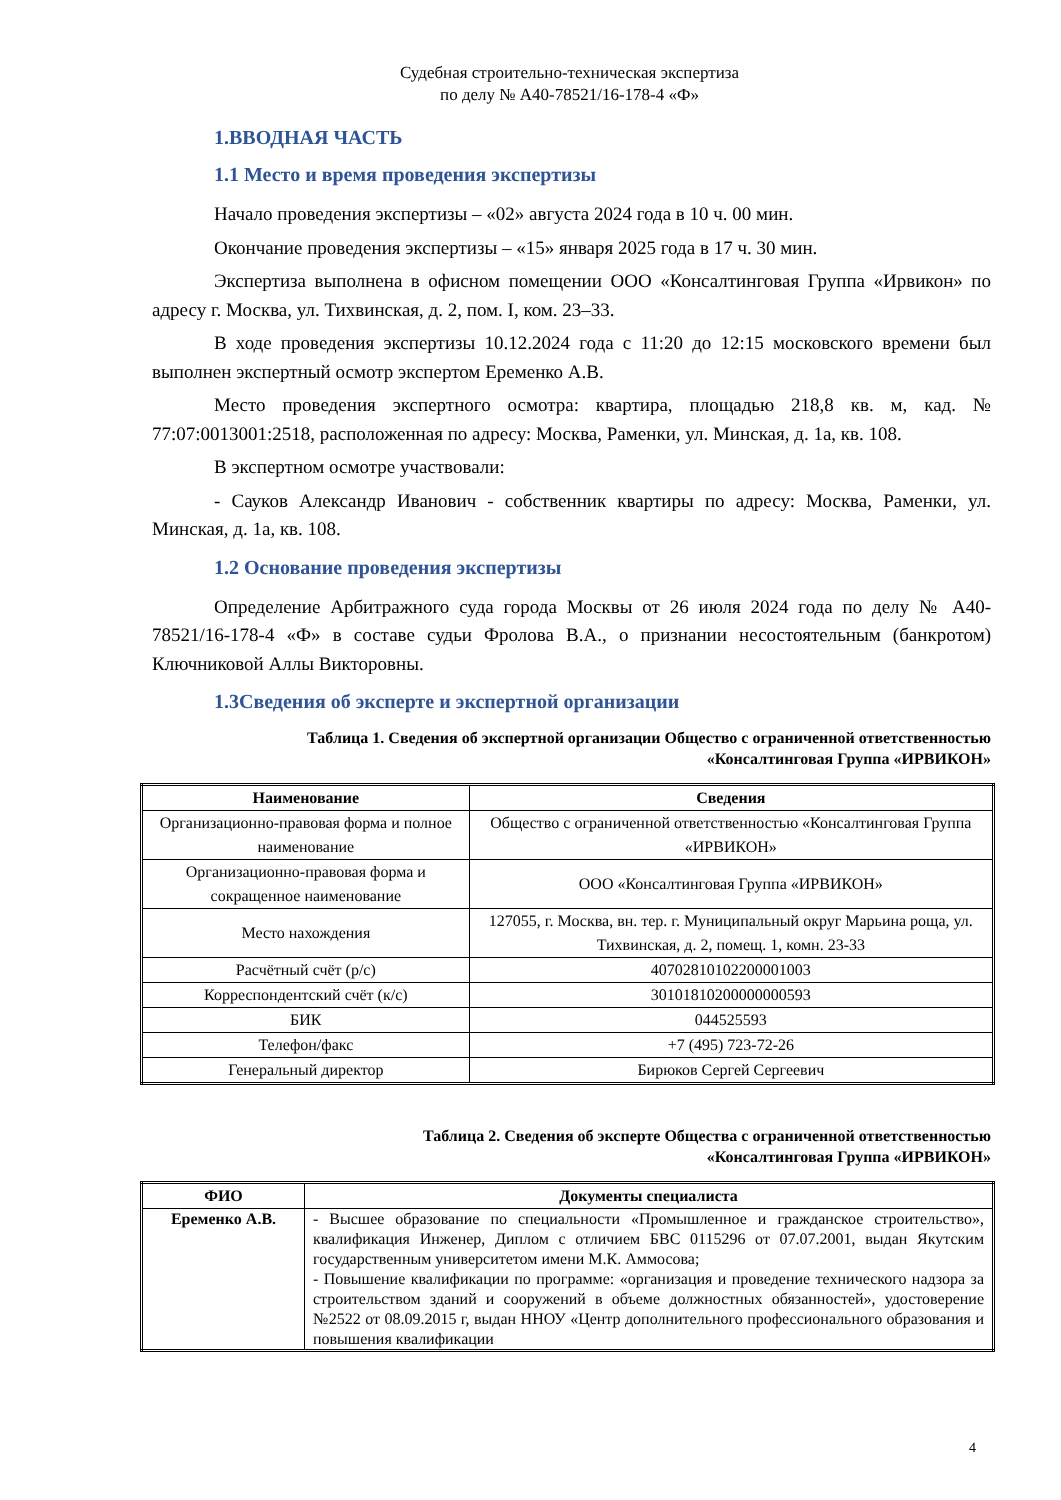Судебная строительно-техническая экспертиза
по делу № А40-78521/16-178-4 «Ф»
1.ВВОДНАЯ ЧАСТЬ
1.1 Место и время проведения экспертизы
Начало проведения экспертизы – «02» августа 2024 года в 10 ч. 00 мин.
Окончание проведения экспертизы – «15» января 2025 года в 17 ч. 30 мин.
Экспертиза выполнена в офисном помещении ООО «Консалтинговая Группа «Ирвикон» по адресу г. Москва, ул. Тихвинская, д. 2, пом. I, ком. 23–33.
В ходе проведения экспертизы 10.12.2024 года с 11:20 до 12:15 московского времени был выполнен экспертный осмотр экспертом Еременко А.В.
Место проведения экспертного осмотра: квартира, площадью 218,8 кв. м, кад. № 77:07:0013001:2518, расположенная по адресу: Москва, Раменки, ул. Минская, д. 1а, кв. 108.
В экспертном осмотре участвовали:
- Сауков Александр Иванович - собственник квартиры по адресу: Москва, Раменки, ул. Минская, д. 1а, кв. 108.
1.2 Основание проведения экспертизы
Определение Арбитражного суда города Москвы от 26 июля 2024 года по делу № А40-78521/16-178-4 «Ф» в составе судьи Фролова В.А., о признании несостоятельным (банкротом) Ключниковой Аллы Викторовны.
1.3Сведения об эксперте и экспертной организации
Таблица 1. Сведения об экспертной организации Общество с ограниченной ответственностью
«Консалтинговая Группа «ИРВИКОН»
| Наименование | Сведения |
| --- | --- |
| Организационно-правовая форма и полное наименование | Общество с ограниченной ответственностью «Консалтинговая Группа «ИРВИКОН» |
| Организационно-правовая форма и сокращенное наименование | ООО «Консалтинговая Группа «ИРВИКОН» |
| Место нахождения | 127055, г. Москва, вн. тер. г. Муниципальный округ Марьина роща, ул. Тихвинская, д. 2, помещ. 1, комн. 23-33 |
| Расчётный счёт (р/с) | 40702810102200001003 |
| Корреспондентский счёт (к/с) | 30101810200000000593 |
| БИК | 044525593 |
| Телефон/факс | +7 (495) 723-72-26 |
| Генеральный директор | Бирюков Сергей Сергеевич |
Таблица 2. Сведения об эксперте Общества с ограниченной ответственностью
«Консалтинговая Группа «ИРВИКОН»
| ФИО | Документы специалиста |
| --- | --- |
| Еременко А.В. | - Высшее образование по специальности «Промышленное и гражданское строительство», квалификация Инженер, Диплом с отличием БВС 0115296 от 07.07.2001, выдан Якутским государственным университетом имени М.К. Аммосова; - Повышение квалификации по программе: «организация и проведение технического надзора за строительством зданий и сооружений в объеме должностных обязанностей», удостоверение №2522 от 08.09.2015 г, выдан ННОУ «Центр дополнительного профессионального образования и повышения квалификации |
4